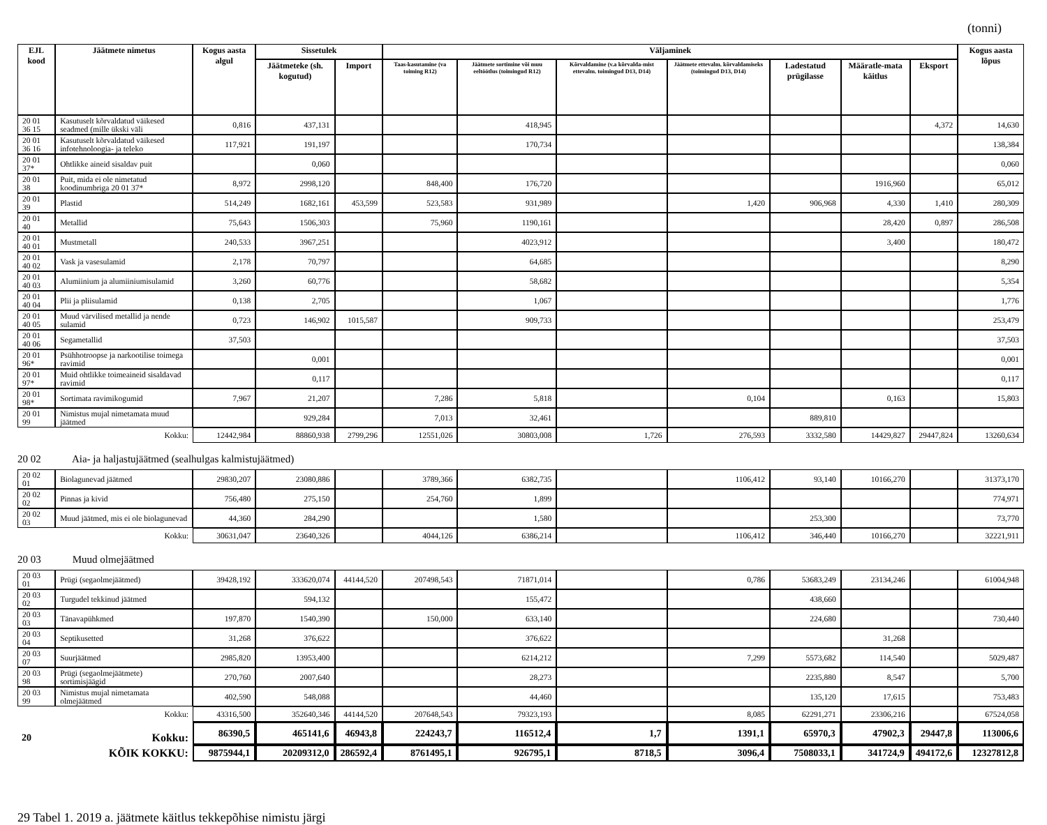(tonni)
| EJL kood | Jäätmete nimetus | Kogus aasta algul | Sissetulek | | Väljaminek | | | | | | | Kogus aasta lõpus |
| --- | --- | --- | --- | --- | --- | --- | --- | --- | --- | --- | --- | --- |
| | | | Jäätmeteke (sh. kogutud) | Import | Taas-kasutamine (va toiming R12) | Jäätmete sortimine või muu eeltöötlus (toimingud R12) | Kõrvaldamine (v.a kõrvalda-mist ettevalm. toimingud D13, D14) | Jäätmete ettevalm. kõrvaldamiseks (toimingud D13, D14) | Ladestatud prügilasse | Määratle-mata käitlus | Eksport | |
| 20 01 36 15 | Kasutuselt kõrvaldatud väikesed seadmed (mille ükski väli | 0,816 | 437,131 | | | 418,945 | | | | | 4,372 | 14,630 |
| 20 01 36 16 | Kasutuselt kõrvaldatud väikesed infotehnoloogia- ja teleko | 117,921 | 191,197 | | | 170,734 | | | | | | 138,384 |
| 20 01 37* | Ohtlikke aineid sisaldav puit | | 0,060 | | | | | | | | | 0,060 |
| 20 01 38 | Puit, mida ei ole nimetatud koodinumbriga 20 01 37* | 8,972 | 2998,120 | | 848,400 | 176,720 | | | | 1916,960 | | 65,012 |
| 20 01 39 | Plastid | 514,249 | 1682,161 | 453,599 | 523,583 | 931,989 | | 1,420 | 906,968 | 4,330 | 1,410 | 280,309 |
| 20 01 40 | Metallid | 75,643 | 1506,303 | | 75,960 | 1190,161 | | | | 28,420 | 0,897 | 286,508 |
| 20 01 40 01 | Mustmetall | 240,533 | 3967,251 | | | 4023,912 | | | | 3,400 | | 180,472 |
| 20 01 40 02 | Vask ja vasesulamid | 2,178 | 70,797 | | | 64,685 | | | | | | 8,290 |
| 20 01 40 03 | Alumiinium ja alumiiniumisulamid | 3,260 | 60,776 | | | 58,682 | | | | | | 5,354 |
| 20 01 40 04 | Plii ja pliisulamid | 0,138 | 2,705 | | | 1,067 | | | | | | 1,776 |
| 20 01 40 05 | Muud värvilised metallid ja nende sulamid | 0,723 | 146,902 | 1015,587 | | 909,733 | | | | | | 253,479 |
| 20 01 40 06 | Segametallid | 37,503 | | | | | | | | | | 37,503 |
| 20 01 96* | Psühhotroopse ja narkootilise toimega ravimid | | 0,001 | | | | | | | | | 0,001 |
| 20 01 97* | Muid ohtlikke toimeaineid sisaldavad ravimid | | 0,117 | | | | | | | | | 0,117 |
| 20 01 98* | Sortimata ravimikogumid | 7,967 | 21,207 | | 7,286 | 5,818 | | 0,104 | | 0,163 | | 15,803 |
| 20 01 99 | Nimistus mujal nimetamata muud jäätmed | | 929,284 | | 7,013 | 32,461 | | | 889,810 | | | |
| Kokku: | | 12442,984 | 88860,938 | 2799,296 | 12551,026 | 30803,008 | 1,726 | 276,593 | 3332,580 | 14429,827 | 29447,824 | 13260,634 |
| 20 02 Aia- ja haljastujäätmed (sealhulgas kalmistujäätmed) | | | | | | | | | | | | |
| 20 02 01 | Biolagunevad jäätmed | 29830,207 | 23080,886 | | 3789,366 | 6382,735 | | 1106,412 | 93,140 | 10166,270 | | 31373,170 |
| 20 02 02 | Pinnas ja kivid | 756,480 | 275,150 | | 254,760 | 1,899 | | | | | | 774,971 |
| 20 02 03 | Muud jäätmed, mis ei ole biolagunevad | 44,360 | 284,290 | | | 1,580 | | | 253,300 | | | 73,770 |
| Kokku: | | 30631,047 | 23640,326 | | 4044,126 | 6386,214 | | 1106,412 | 346,440 | 10166,270 | | 32221,911 |
| 20 03 Muud olmejäätmed | | | | | | | | | | | | |
| 20 03 01 | Prügi (segaolmejäätmed) | 39428,192 | 333620,074 | 44144,520 | 207498,543 | 71871,014 | | 0,786 | 53683,249 | 23134,246 | | 61004,948 |
| 20 03 02 | Turgudel tekkinud jäätmed | | 594,132 | | | 155,472 | | | 438,660 | | | |
| 20 03 03 | Tänavapühkmed | 197,870 | 1540,390 | | 150,000 | 633,140 | | | 224,680 | | | 730,440 |
| 20 03 04 | Septikusetted | 31,268 | 376,622 | | | 376,622 | | | | 31,268 | | |
| 20 03 07 | Suurjäätmed | 2985,820 | 13953,400 | | | 6214,212 | | 7,299 | 5573,682 | 114,540 | | 5029,487 |
| 20 03 98 | Prügi (segaolmejäätmete) sortimisjäägid | 270,760 | 2007,640 | | | 28,273 | | | 2235,880 | 8,547 | | 5,700 |
| 20 03 99 | Nimistus mujal nimetamata olmejäätmed | 402,590 | 548,088 | | | 44,460 | | | 135,120 | 17,615 | | 753,483 |
| Kokku: | | 43316,500 | 352640,346 | 44144,520 | 207648,543 | 79323,193 | | 8,085 | 62291,271 | 23306,216 | | 67524,058 |
| 20 | Kokku: | 86390,5 | 465141,6 | 46943,8 | 224243,7 | 116512,4 | 1,7 | 1391,1 | 65970,3 | 47902,3 | 29447,8 | 113006,6 |
| KÕIK KOKKU: | | 9875944,1 | 20209312,0 | 286592,4 | 8761495,1 | 926795,1 | 8718,5 | 3096,4 | 7508033,1 | 341724,9 | 494172,6 | 12327812,8 |
29 Tabel 1. 2019 a. jäätmete käitlus tekkepõhise nimistu järgi